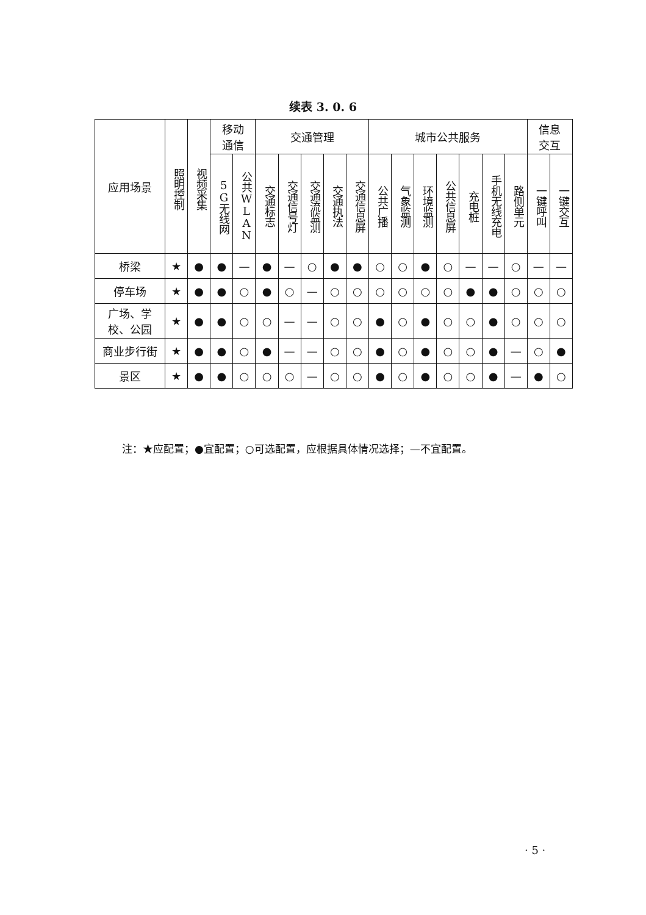续表 3. 0. 6
| 应用场景 | 照明控制 | 视频采集 | 移动 通信 | | 交通管理 | | | | | 城市公共服务 | | | | | | | 信息 交互 | |
| --- | --- | --- | --- | --- | --- | --- | --- | --- | --- | --- | --- | --- | --- | --- | --- | --- | --- | --- |
| | | | 5G无线网 | 公共WLAN | 交通标志 | 交通信号灯 | 交通流监测 | 交通执法 | 交通信息屏 | 公共广播 | 气象监测 | 环境监测 | 公共信息屏 | 充电桩 | 手机无线充电 | 路侧单元 | 一键呼叫 | 一键交互 |
| 桥梁 | ★ | ● | ● | — | ● | — | ○ | ● | ● | ○ | ○ | ● | ○ | — | — | ○ | — | — |
| 停车场 | ★ | ● | ● | ○ | ● | ○ | — | ○ | ○ | ○ | ○ | ○ | ○ | ● | ● | ○ | ○ | ○ |
| 广场、学 校、公园 | ★ | ● | ● | ○ | ○ | — | — | ○ | ○ | ● | ○ | ● | ○ | ○ | ● | ○ | ○ | ○ |
| 商业步行街 | ★ | ● | ● | ○ | ● | — | — | ○ | ○ | ● | ○ | ● | ○ | ○ | ● | — | ○ | ● |
| 景区 | ★ | ● | ● | ○ | ○ | ○ | — | ○ | ○ | ● | ○ | ● | ○ | ○ | ● | — | ● | ○ |
注：★应配置；●宜配置；○可选配置，应根据具体情况选择；—不宜配置。
· 5 ·